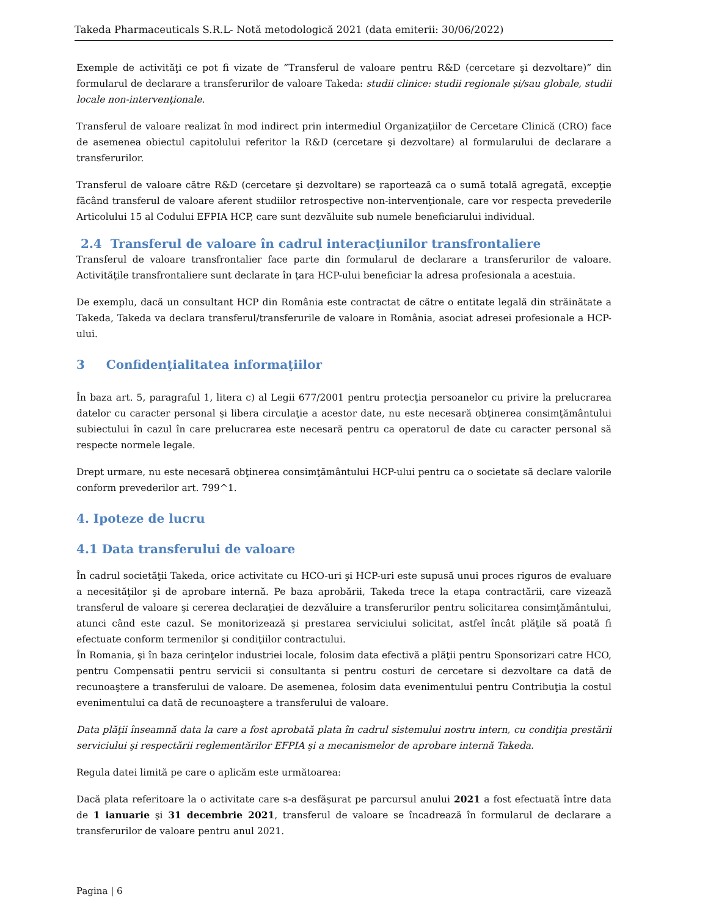Takeda Pharmaceuticals S.R.L- Notă metodologică 2021 (data emiterii: 30/06/2022)
Exemple de activităţi ce pot fi vizate de ”Transferul de valoare pentru R&D (cercetare şi dezvoltare)” din formularul de declarare a transferurilor de valoare Takeda: studii clinice: studii regionale și/sau globale, studii locale non-intervenţionale.
Transferul de valoare realizat în mod indirect prin intermediul Organizaţiilor de Cercetare Clinică (CRO) face de asemenea obiectul capitolului referitor la R&D (cercetare şi dezvoltare) al formularului de declarare a transferurilor.
Transferul de valoare către R&D (cercetare şi dezvoltare) se raportează ca o sumă totală agregată, excepţie făcând transferul de valoare aferent studiilor retrospective non-intervenţionale, care vor respecta prevederile Articolului 15 al Codului EFPIA HCP, care sunt dezvăluite sub numele beneficiarului individual.
2.4 Transferul de valoare în cadrul interacţiunilor transfrontaliere
Transferul de valoare transfrontalier face parte din formularul de declarare a transferurilor de valoare. Activităţile transfrontaliere sunt declarate în ţara HCP-ului beneficiar la adresa profesionala a acestuia.
De exemplu, dacă un consultant HCP din România este contractat de către o entitate legală din străinătate a Takeda, Takeda va declara transferul/transferurile de valoare in România, asociat adresei profesionale a HCP-ului.
3 Confidenţialitatea informaţiilor
În baza art. 5, paragraful 1, litera c) al Legii 677/2001 pentru protecţia persoanelor cu privire la prelucrarea datelor cu caracter personal şi libera circulaţie a acestor date, nu este necesară obţinerea consimţământului subiectului în cazul în care prelucrarea este necesară pentru ca operatorul de date cu caracter personal să respecte normele legale.
Drept urmare, nu este necesară obţinerea consimţământului HCP-ului pentru ca o societate să declare valorile conform prevederilor art. 799^1.
4. Ipoteze de lucru
4.1 Data transferului de valoare
În cadrul societăţii Takeda, orice activitate cu HCO-uri şi HCP-uri este supusă unui proces riguros de evaluare a necesităţilor şi de aprobare internă. Pe baza aprobării, Takeda trece la etapa contractării, care vizează transferul de valoare şi cererea declaraţiei de dezvăluire a transferurilor pentru solicitarea consimţământului, atunci când este cazul. Se monitorizează şi prestarea serviciului solicitat, astfel încât plăţile să poată fi efectuate conform termenilor şi condiţiilor contractului.
În Romania, şi în baza cerinţelor industriei locale, folosim data efectivă a plăţii pentru Sponsorizari catre HCO, pentru Compensatii pentru servicii si consultanta si pentru costuri de cercetare si dezvoltare ca dată de recunoaştere a transferului de valoare. De asemenea, folosim data evenimentului pentru Contribuţia la costul evenimentului ca dată de recunoaştere a transferului de valoare.
Data plăţii înseamnă data la care a fost aprobată plata în cadrul sistemului nostru intern, cu condiţia prestării serviciului şi respectării reglementărilor EFPIA şi a mecanismelor de aprobare internă Takeda.
Regula datei limită pe care o aplicăm este următoarea:
Dacă plata referitoare la o activitate care s-a desfăşurat pe parcursul anului 2021 a fost efectuată între data de 1 ianuarie şi 31 decembrie 2021, transferul de valoare se încadrează în formularul de declarare a transferurilor de valoare pentru anul 2021.
Pagina | 6